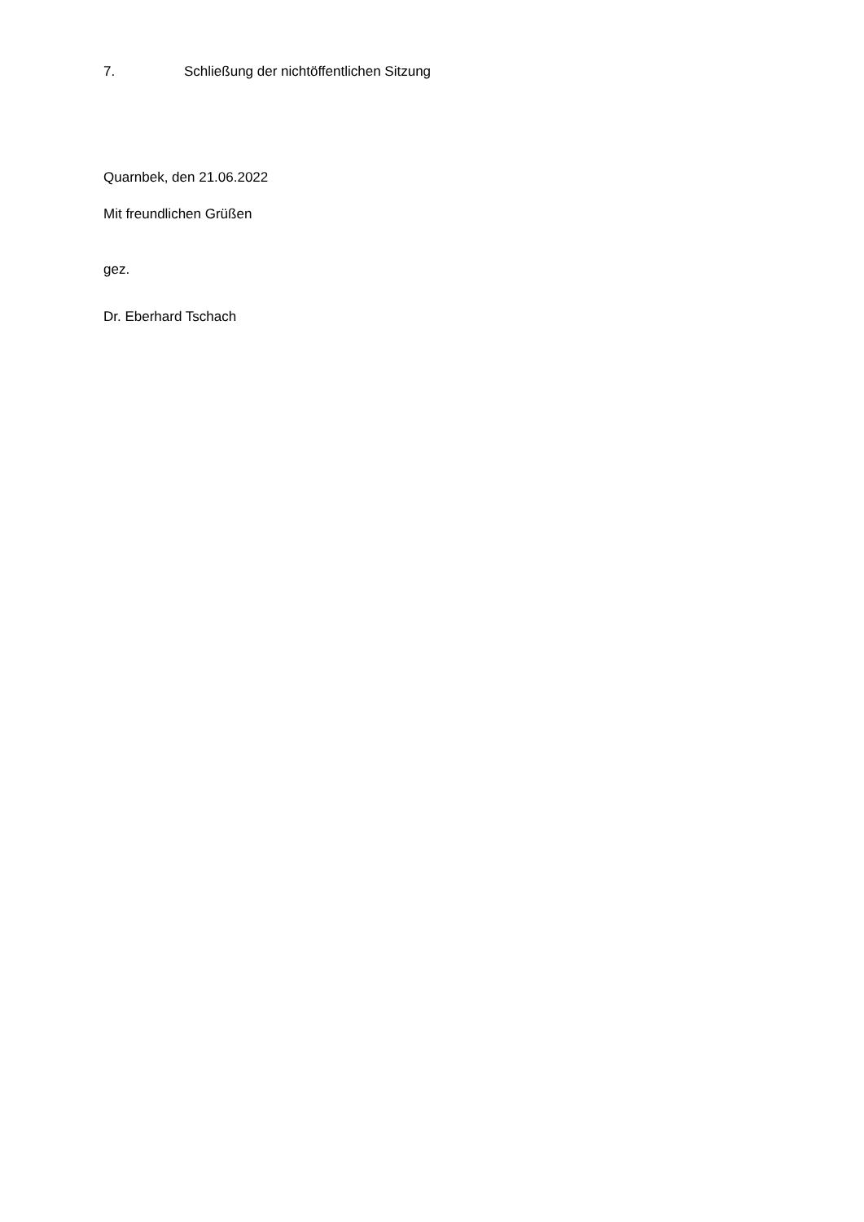7. Schließung der nichtöffentlichen Sitzung
Quarnbek, den 21.06.2022
Mit freundlichen Grüßen
gez.
Dr. Eberhard Tschach